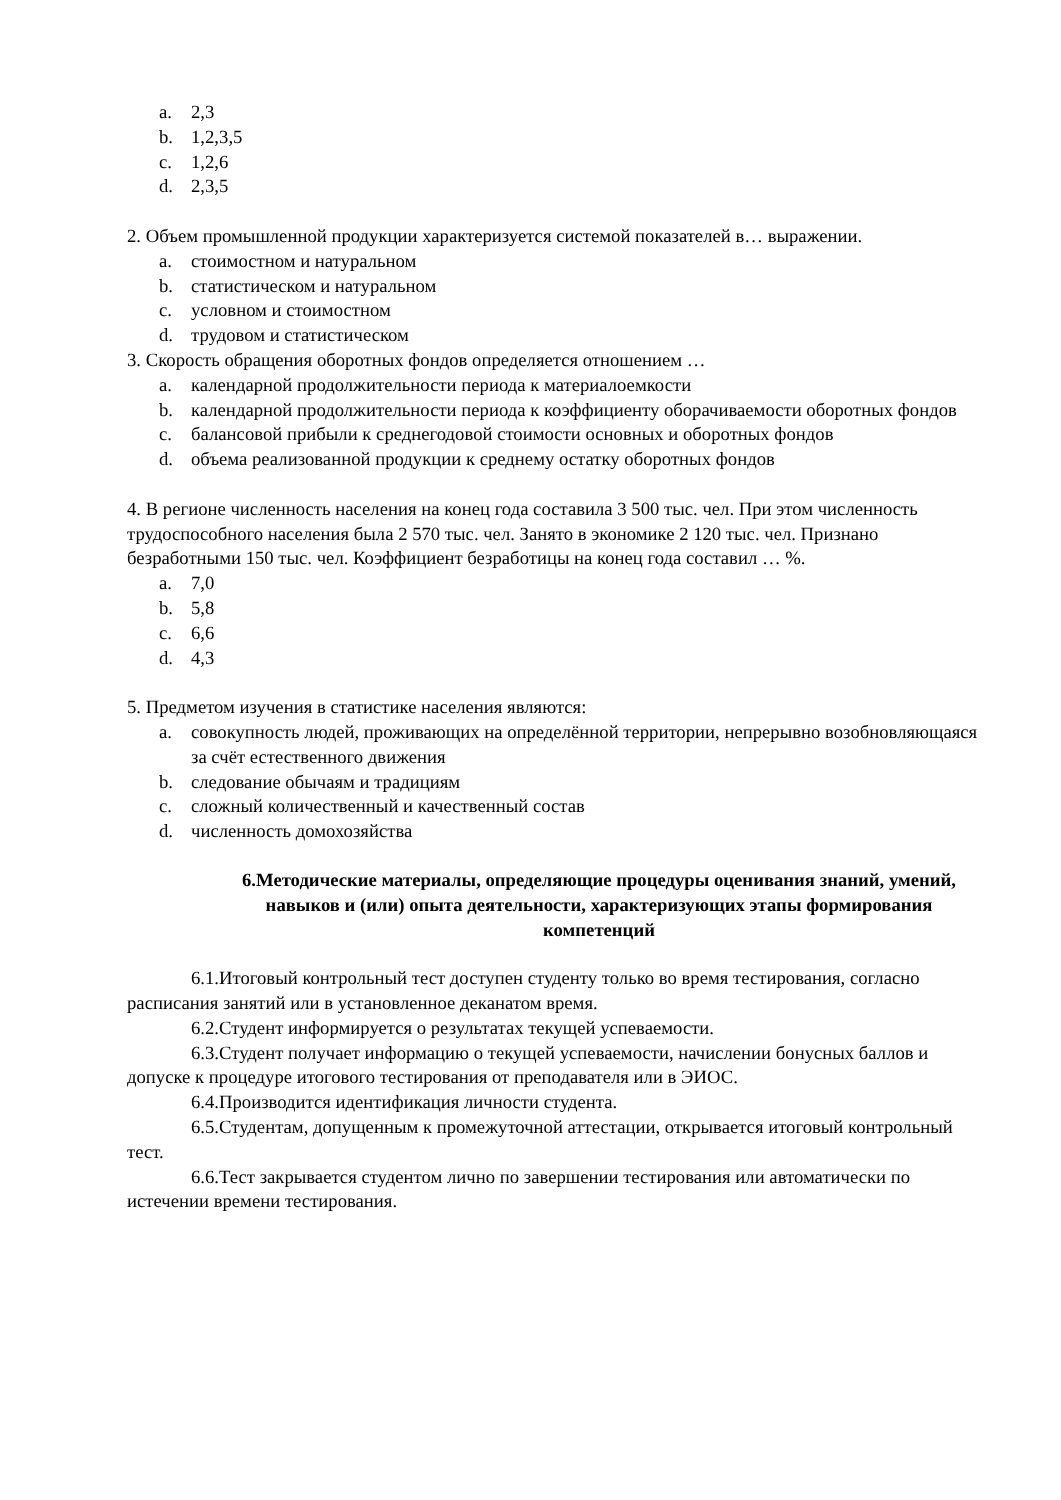a. 2,3
b. 1,2,3,5
c. 1,2,6
d. 2,3,5
2. Объем промышленной продукции характеризуется системой показателей в… выражении.
a. стоимостном и натуральном
b. статистическом и натуральном
c. условном и стоимостном
d. трудовом и статистическом
3. Скорость обращения оборотных фондов определяется отношением …
a. календарной продолжительности периода к материалоемкости
b. календарной продолжительности периода к коэффициенту оборачиваемости оборотных фондов
c. балансовой прибыли к среднегодовой стоимости основных и оборотных фондов
d. объема реализованной продукции к среднему остатку оборотных фондов
4. В регионе численность населения на конец года составила 3 500 тыс. чел. При этом численность трудоспособного населения была 2 570 тыс. чел. Занято в экономике 2 120 тыс. чел. Признано безработными 150 тыс. чел. Коэффициент безработицы на конец года составил … %.
a. 7,0
b. 5,8
c. 6,6
d. 4,3
5. Предметом изучения в статистике населения являются:
a. совокупность людей, проживающих на определённой территории, непрерывно возобновляющаяся за счёт естественного движения
b. следование обычаям и традициям
c. сложный количественный и качественный состав
d. численность домохозяйства
6.Методические материалы, определяющие процедуры оценивания знаний, умений, навыков и (или) опыта деятельности, характеризующих этапы формирования компетенций
6.1.Итоговый контрольный тест доступен студенту только во время тестирования, согласно расписания занятий или в установленное деканатом время.
6.2.Студент информируется о результатах текущей успеваемости.
6.3.Студент получает информацию о текущей успеваемости, начислении бонусных баллов и допуске к процедуре итогового тестирования от преподавателя или в ЭИОС.
6.4.Производится идентификация личности студента.
6.5.Студентам, допущенным к промежуточной аттестации, открывается итоговый контрольный тест.
6.6.Тест закрывается студентом лично по завершении тестирования или автоматически по истечении времени тестирования.